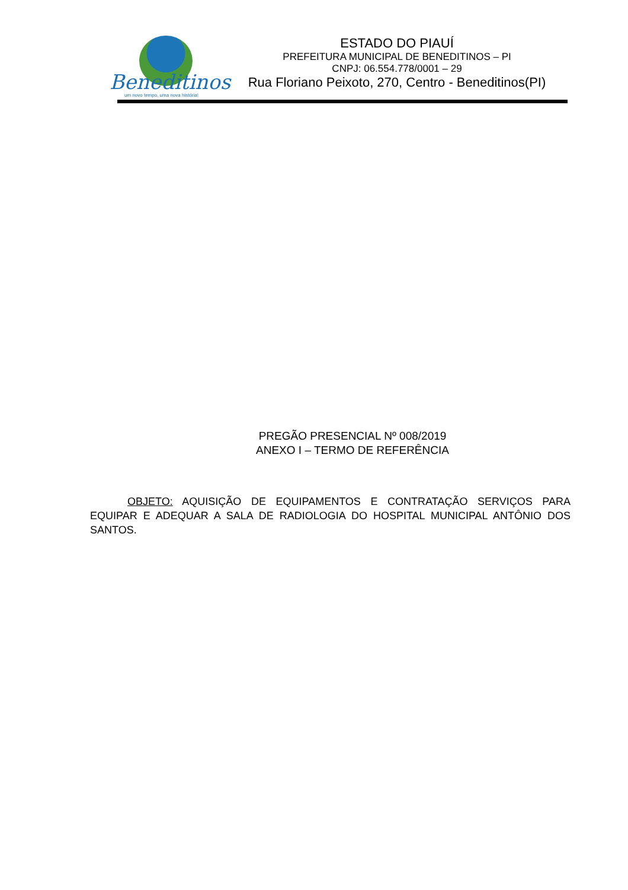Beneditinos
um novo tempo, uma nova história!
ESTADO DO PIAUÍ
PREFEITURA MUNICIPAL DE BENEDITINOS – PI
CNPJ: 06.554.778/0001 – 29
Rua Floriano Peixoto, 270, Centro - Beneditinos(PI)
PREGÃO PRESENCIAL Nº 008/2019
ANEXO I – TERMO DE REFERÊNCIA
OBJETO: AQUISIÇÃO DE EQUIPAMENTOS E CONTRATAÇÃO SERVIÇOS PARA EQUIPAR E ADEQUAR A SALA DE RADIOLOGIA DO HOSPITAL MUNICIPAL ANTÔNIO DOS SANTOS.